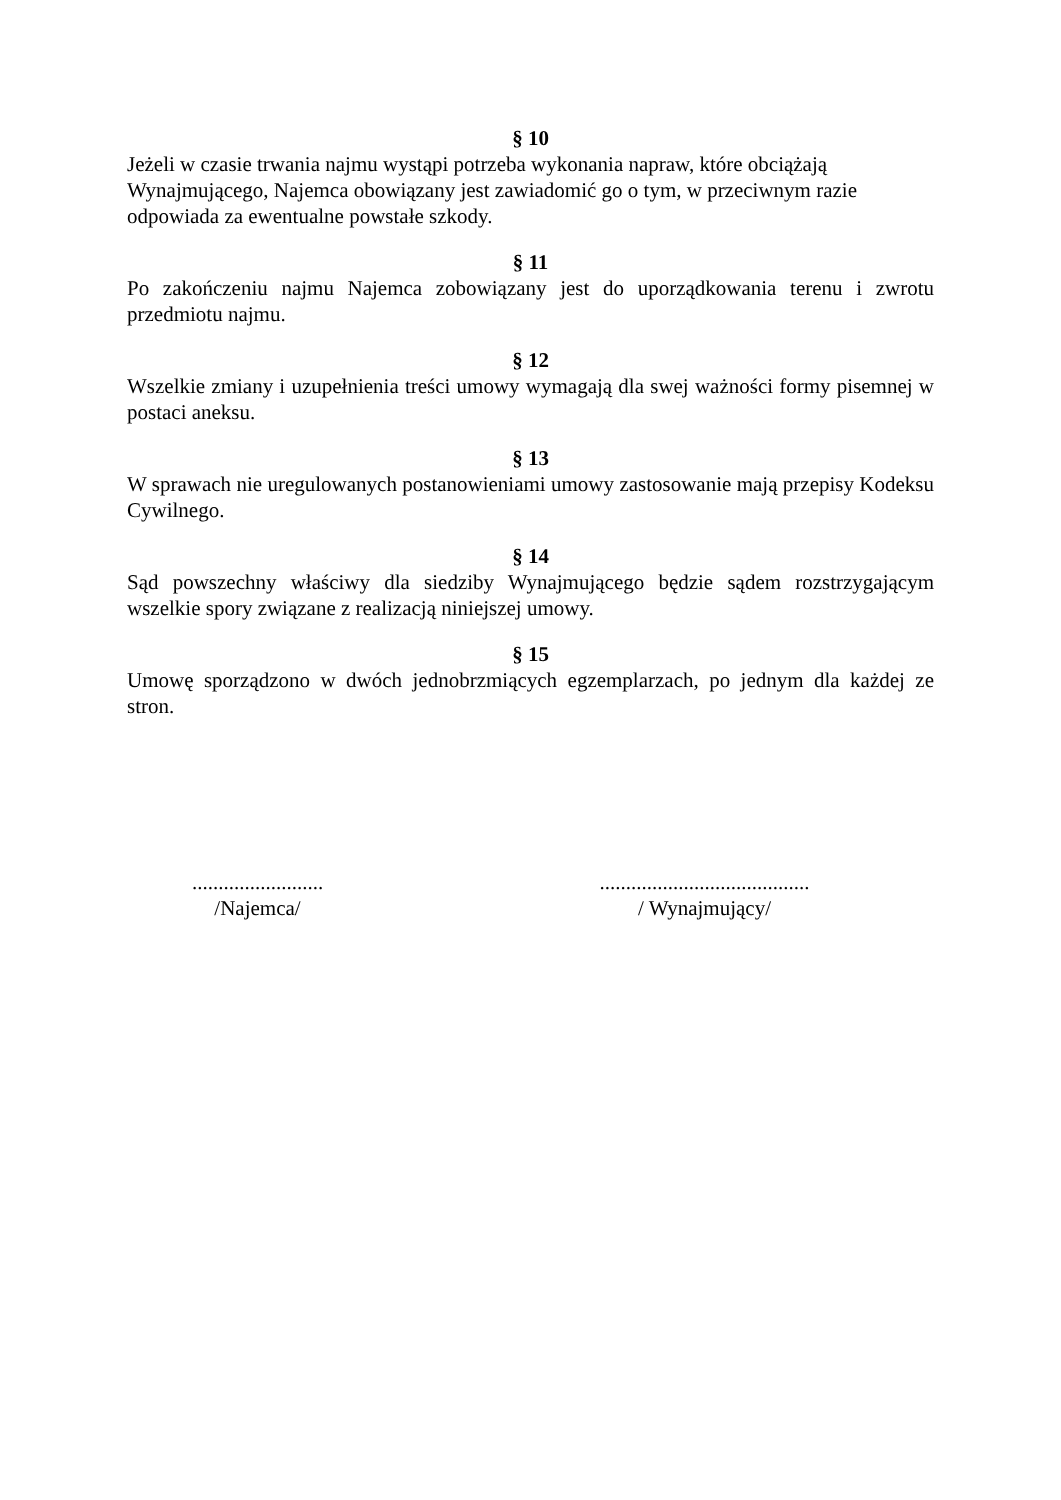§ 10
Jeżeli w czasie trwania najmu wystąpi potrzeba wykonania napraw, które obciążają Wynajmującego, Najemca obowiązany jest zawiadomić go o tym, w przeciwnym razie odpowiada za ewentualne powstałe szkody.
§ 11
Po zakończeniu najmu Najemca zobowiązany jest do uporządkowania terenu i zwrotu przedmiotu najmu.
§ 12
Wszelkie zmiany i uzupełnienia treści umowy wymagają dla swej ważności formy pisemnej w postaci aneksu.
§ 13
W sprawach nie uregulowanych postanowieniami umowy zastosowanie mają przepisy Kodeksu Cywilnego.
§ 14
Sąd powszechny właściwy dla siedziby Wynajmującego będzie sądem rozstrzygającym wszelkie spory związane z realizacją niniejszej umowy.
§ 15
Umowę sporządzono w dwóch jednobrzmiących egzemplarzach, po jednym dla każdej ze stron.
.........................
/Najemca/
........................................
/ Wynajmujący/